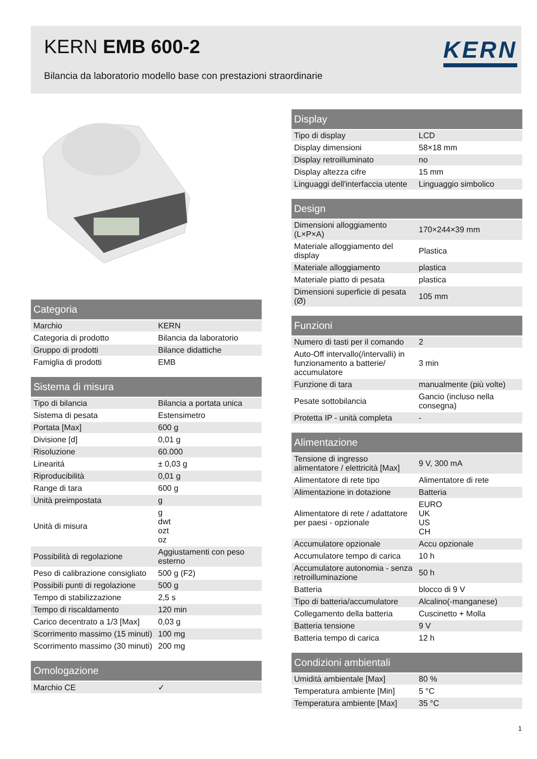KERN EMB 600-2
Bilancia da laboratorio modello base con prestazioni straordinarie
KERN
| Categoria | |
| --- | --- |
| Marchio | KERN |
| Categoria di prodotto | Bilancia da laboratorio |
| Gruppo di prodotti | Bilance didattiche |
| Famiglia di prodotti | EMB |
| Sistema di misura | |
| --- | --- |
| Tipo di bilancia | Bilancia a portata unica |
| Sistema di pesata | Estensimetro |
| Portata [Max] | 600 g |
| Divisione [d] | 0,01 g |
| Risoluzione | 60.000 |
| Linearitá | ± 0,03 g |
| Riproducibilità | 0,01 g |
| Range di tara | 600 g |
| Unità preimpostata | g |
| Unità di misura | g dwt ozt oz |
| Possibilità di regolazione | Aggiustamenti con peso esterno |
| Peso di calibrazione consigliato | 500 g (F2) |
| Possibili punti di regolazione | 500 g |
| Tempo di stabilizzazione | 2,5 s |
| Tempo di riscaldamento | 120 min |
| Carico decentrato a 1/3 [Max] | 0,03 g |
| Scorrimento massimo (15 minuti) | 100 mg |
| Scorrimento massimo (30 minuti) | 200 mg |
| Omologazione | |
| --- | --- |
| Marchio CE | ✓ |
| Display | |
| --- | --- |
| Tipo di display | LCD |
| Display dimensioni | 58×18 mm |
| Display retroilluminato | no |
| Display altezza cifre | 15 mm |
| Linguaggi dell'interfaccia utente | Linguaggio simbolico |
| Design | |
| --- | --- |
| Dimensioni alloggiamento (L×P×A) | 170×244×39 mm |
| Materiale alloggiamento del display | Plastica |
| Materiale alloggiamento | plastica |
| Materiale piatto di pesata | plastica |
| Dimensioni superficie di pesata (Ø) | 105 mm |
| Funzioni | |
| --- | --- |
| Numero di tasti per il comando | 2 |
| Auto-Off intervallo(/intervalli) in funzionamento a batterie/ accumulatore | 3 min |
| Funzione di tara | manualmente (più volte) |
| Pesate sottobilancia | Gancio (incluso nella consegna) |
| Protetta IP - unità completa | - |
| Alimentazione | |
| --- | --- |
| Tensione di ingresso alimentatore / elettricità [Max] | 9 V, 300 mA |
| Alimentatore di rete tipo | Alimentatore di rete |
| Alimentazione in dotazione | Batteria |
| Alimentatore di rete / adattatore per paesi - opzionale | EURO UK US CH |
| Accumulatore opzionale | Accu opzionale |
| Accumulatore tempo di carica | 10 h |
| Accumulatore autonomia - senza retroilluminazione | 50 h |
| Batteria | blocco di 9 V |
| Tipo di batteria/accumulatore | Alcalino(-manganese) |
| Collegamento della batteria | Cuscinetto + Molla |
| Batteria tensione | 9 V |
| Batteria tempo di carica | 12 h |
| Condizioni ambientali | |
| --- | --- |
| Umidità ambientale [Max] | 80 % |
| Temperatura ambiente [Min] | 5 °C |
| Temperatura ambiente [Max] | 35 °C |
1